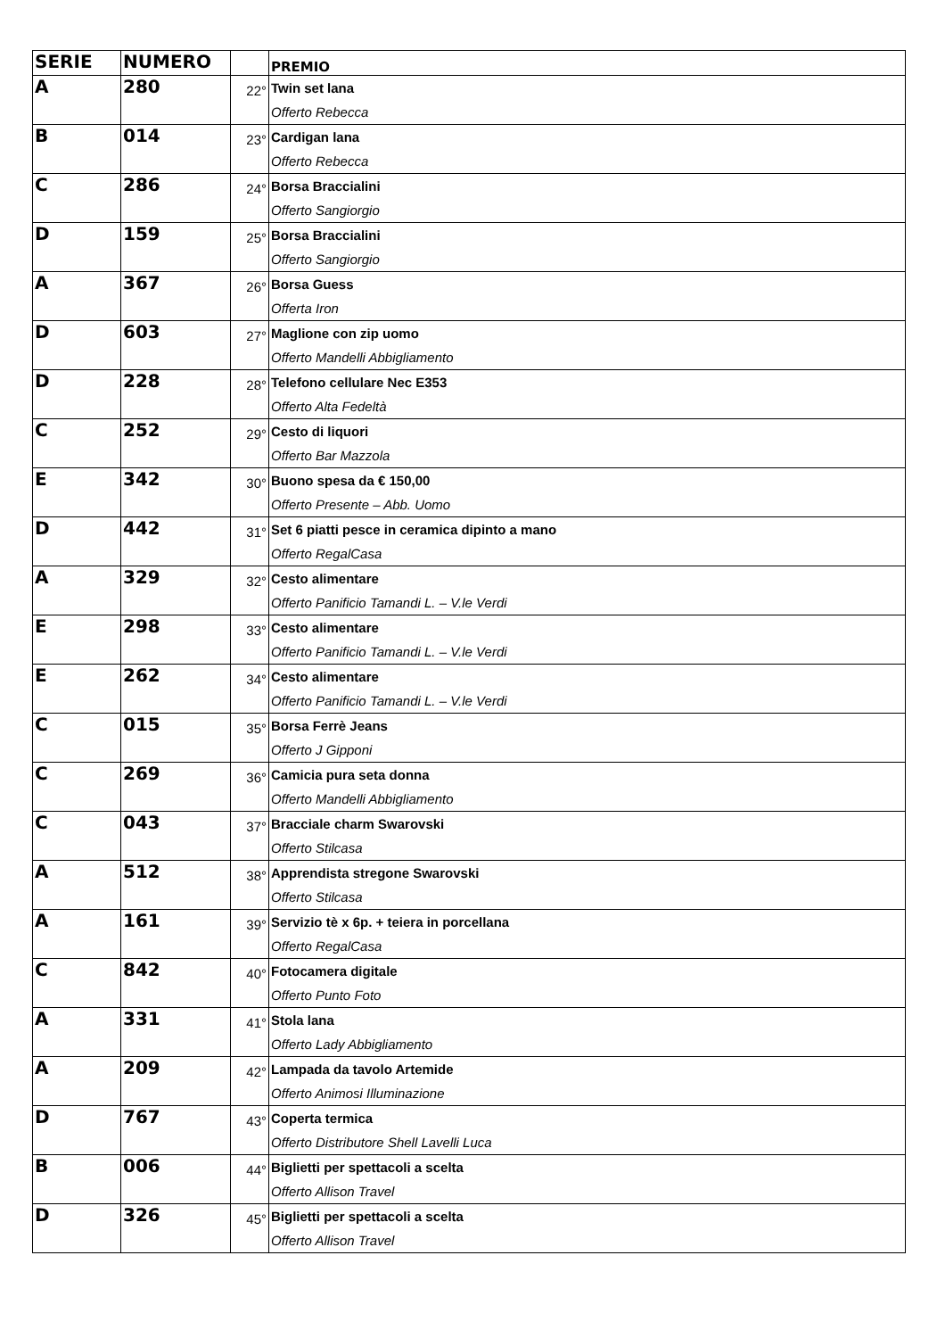| SERIE | NUMERO | | PREMIO |
| --- | --- | --- | --- |
| A | 280 | 22° | Twin set lana Offerto Rebecca |
| B | 014 | 23° | Cardigan lana Offerto Rebecca |
| C | 286 | 24° | Borsa Braccialini Offerto Sangiorgio |
| D | 159 | 25° | Borsa Braccialini Offerto Sangiorgio |
| A | 367 | 26° | Borsa Guess Offerta Iron |
| D | 603 | 27° | Maglione con zip uomo Offerto Mandelli Abbigliamento |
| D | 228 | 28° | Telefono cellulare Nec E353 Offerto Alta Fedeltà |
| C | 252 | 29° | Cesto di liquori Offerto Bar Mazzola |
| E | 342 | 30° | Buono spesa da € 150,00 Offerto Presente – Abb. Uomo |
| D | 442 | 31° | Set 6 piatti pesce in ceramica dipinto a mano Offerto RegalCasa |
| A | 329 | 32° | Cesto alimentare Offerto Panificio Tamandi L. – V.le Verdi |
| E | 298 | 33° | Cesto alimentare Offerto Panificio Tamandi L. – V.le Verdi |
| E | 262 | 34° | Cesto alimentare Offerto Panificio Tamandi L. – V.le Verdi |
| C | 015 | 35° | Borsa Ferrè Jeans Offerto J Gipponi |
| C | 269 | 36° | Camicia pura seta donna Offerto Mandelli Abbigliamento |
| C | 043 | 37° | Bracciale charm Swarovski Offerto Stilcasa |
| A | 512 | 38° | Apprendista stregone Swarovski Offerto Stilcasa |
| A | 161 | 39° | Servizio tè x 6p. + teiera in porcellana Offerto RegalCasa |
| C | 842 | 40° | Fotocamera digitale Offerto Punto Foto |
| A | 331 | 41° | Stola lana Offerto Lady Abbigliamento |
| A | 209 | 42° | Lampada da tavolo Artemide Offerto Animosi Illuminazione |
| D | 767 | 43° | Coperta termica Offerto Distributore Shell Lavelli Luca |
| B | 006 | 44° | Biglietti per spettacoli a scelta Offerto Allison Travel |
| D | 326 | 45° | Biglietti per spettacoli a scelta Offerto Allison Travel |